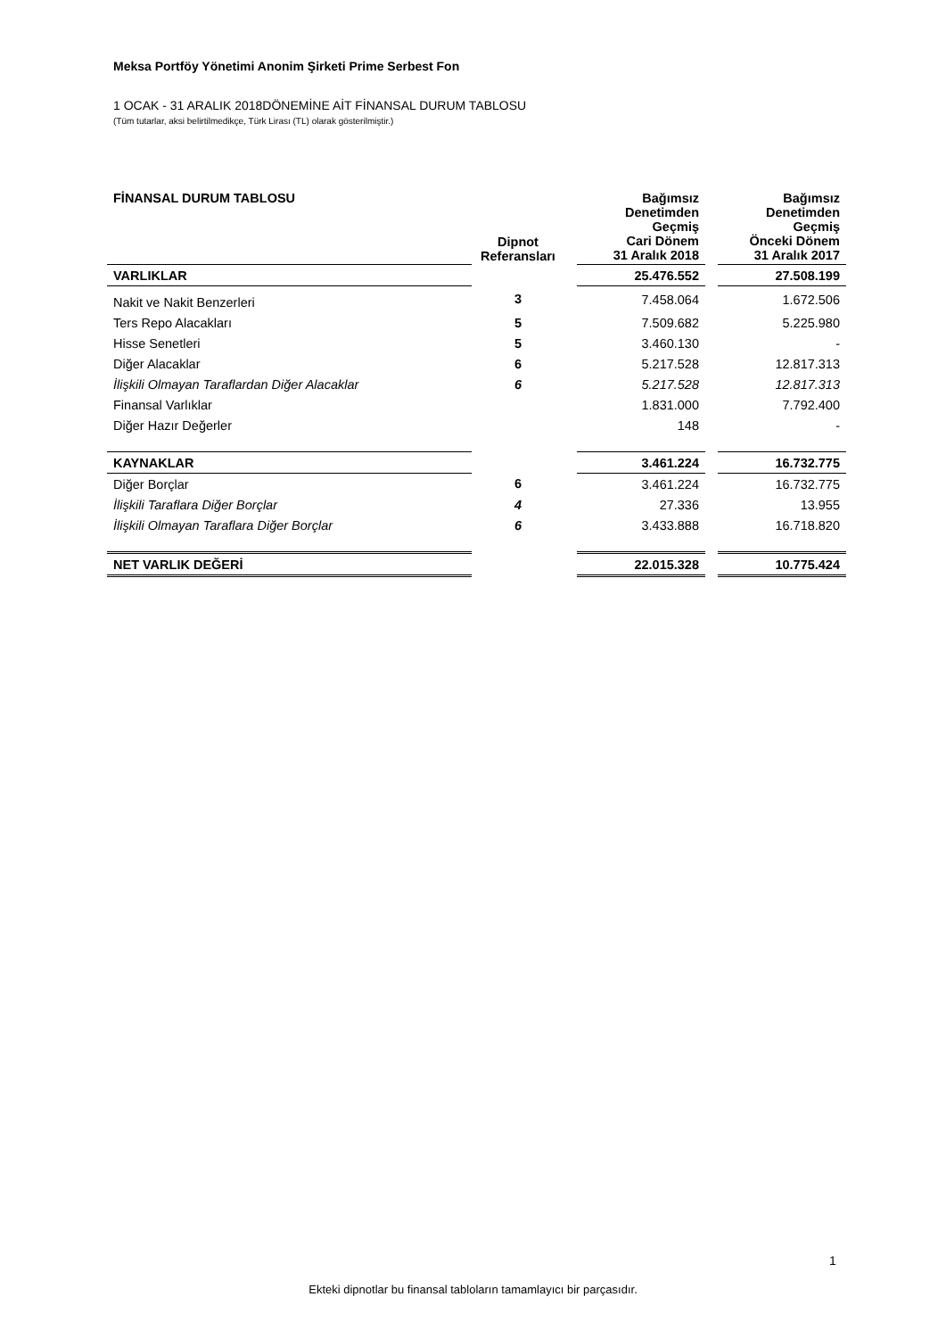Meksa Portföy Yönetimi Anonim Şirketi Prime Serbest Fon
1 OCAK - 31 ARALIK 2018DÖNEMİNE AİT FİNANSAL DURUM TABLOSU
(Tüm tutarlar, aksi belirtilmedikçe, Türk Lirası (TL) olarak gösterilmiştir.)
| FİNANSAL DURUM TABLOSU | Dipnot Referansları | | Bağımsız Denetimden Geçmiş Cari Dönem 31 Aralık 2018 | | Bağımsız Denetimden Geçmiş Önceki Dönem 31 Aralık 2017 |
| --- | --- | --- | --- | --- | --- |
| VARLIKLAR | | | 25.476.552 | | 27.508.199 |
| Nakit ve Nakit Benzerleri | 3 | | 7.458.064 | | 1.672.506 |
| Ters Repo Alacakları | 5 | | 7.509.682 | | 5.225.980 |
| Hisse Senetleri | 5 | | 3.460.130 | | - |
| Diğer Alacaklar | 6 | | 5.217.528 | | 12.817.313 |
| İlişkili Olmayan Taraflardan Diğer Alacaklar | 6 | | 5.217.528 | | 12.817.313 |
| Finansal Varlıklar | | | 1.831.000 | | 7.792.400 |
| Diğer Hazır Değerler | | | 148 | | - |
| KAYNAKLAR | | | 3.461.224 | | 16.732.775 |
| Diğer Borçlar | 6 | | 3.461.224 | | 16.732.775 |
| İlişkili Taraflara Diğer Borçlar | 4 | | 27.336 | | 13.955 |
| İlişkili Olmayan Taraflara Diğer Borçlar | 6 | | 3.433.888 | | 16.718.820 |
| NET VARLIK DEĞERİ | | | 22.015.328 | | 10.775.424 |
1
Ekteki dipnotlar bu finansal tabloların tamamlayıcı bir parçasıdır.